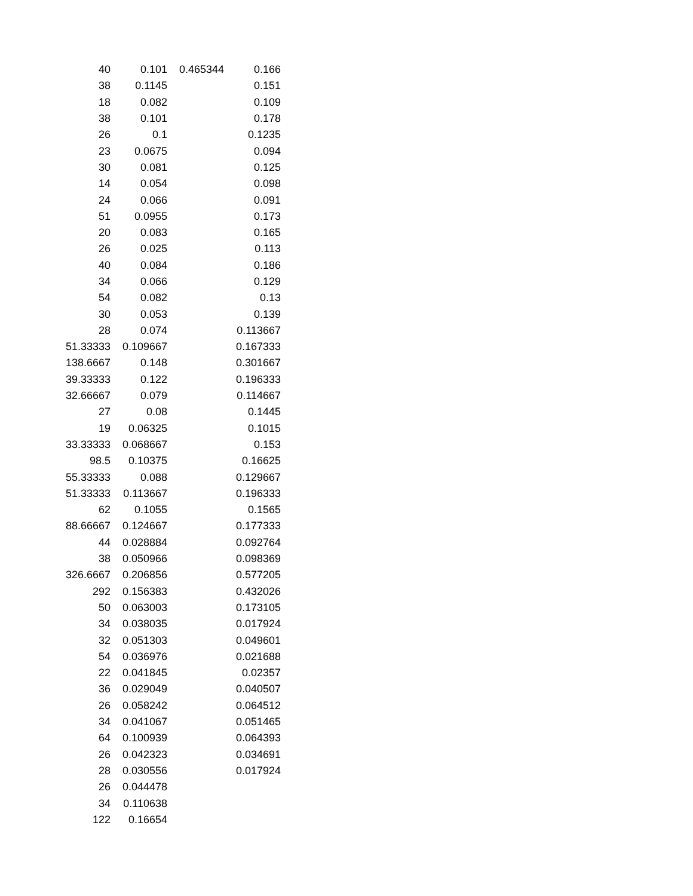| 40 | 0.101 | 0.465344 | 0.166 |
| 38 | 0.1145 | | 0.151 |
| 18 | 0.082 | | 0.109 |
| 38 | 0.101 | | 0.178 |
| 26 | 0.1 | | 0.1235 |
| 23 | 0.0675 | | 0.094 |
| 30 | 0.081 | | 0.125 |
| 14 | 0.054 | | 0.098 |
| 24 | 0.066 | | 0.091 |
| 51 | 0.0955 | | 0.173 |
| 20 | 0.083 | | 0.165 |
| 26 | 0.025 | | 0.113 |
| 40 | 0.084 | | 0.186 |
| 34 | 0.066 | | 0.129 |
| 54 | 0.082 | | 0.13 |
| 30 | 0.053 | | 0.139 |
| 28 | 0.074 | | 0.113667 |
| 51.33333 | 0.109667 | | 0.167333 |
| 138.6667 | 0.148 | | 0.301667 |
| 39.33333 | 0.122 | | 0.196333 |
| 32.66667 | 0.079 | | 0.114667 |
| 27 | 0.08 | | 0.1445 |
| 19 | 0.06325 | | 0.1015 |
| 33.33333 | 0.068667 | | 0.153 |
| 98.5 | 0.10375 | | 0.16625 |
| 55.33333 | 0.088 | | 0.129667 |
| 51.33333 | 0.113667 | | 0.196333 |
| 62 | 0.1055 | | 0.1565 |
| 88.66667 | 0.124667 | | 0.177333 |
| 44 | 0.028884 | | 0.092764 |
| 38 | 0.050966 | | 0.098369 |
| 326.6667 | 0.206856 | | 0.577205 |
| 292 | 0.156383 | | 0.432026 |
| 50 | 0.063003 | | 0.173105 |
| 34 | 0.038035 | | 0.017924 |
| 32 | 0.051303 | | 0.049601 |
| 54 | 0.036976 | | 0.021688 |
| 22 | 0.041845 | | 0.02357 |
| 36 | 0.029049 | | 0.040507 |
| 26 | 0.058242 | | 0.064512 |
| 34 | 0.041067 | | 0.051465 |
| 64 | 0.100939 | | 0.064393 |
| 26 | 0.042323 | | 0.034691 |
| 28 | 0.030556 | | 0.017924 |
| 26 | 0.044478 | | |
| 34 | 0.110638 | | |
| 122 | 0.16654 | | |